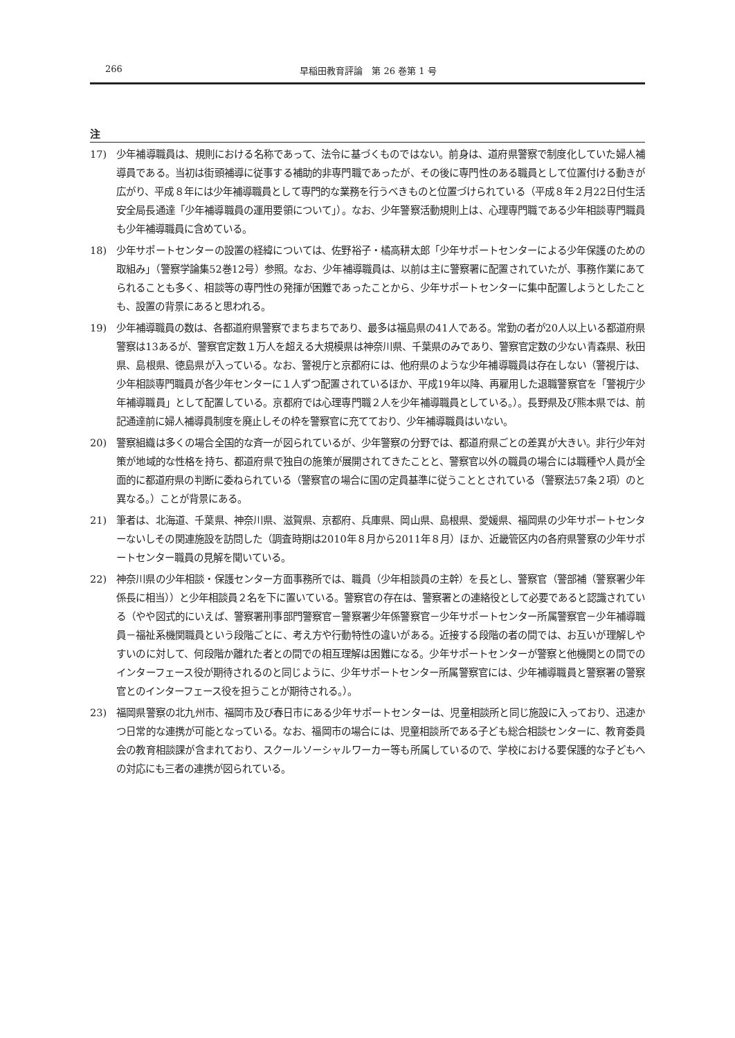266 早稲田教育評論　第 26 巻第 1 号
注
17) 少年補導職員は、規則における名称であって、法令に基づくものではない。前身は、道府県警察で制度化していた婦人補導員である。当初は街頭補導に従事する補助的非専門職であったが、その後に専門性のある職員として位置付ける動きが広がり、平成８年には少年補導職員として専門的な業務を行うべきものと位置づけられている（平成８年２月22日付生活安全局長通達「少年補導職員の運用要領について」）。なお、少年警察活動規則上は、心理専門職である少年相談専門職員も少年補導職員に含めている。
18) 少年サポートセンターの設置の経緯については、佐野裕子・橘高耕太郎「少年サポートセンターによる少年保護のための取組み」（警察学論集52巻12号）参照。なお、少年補導職員は、以前は主に警察署に配置されていたが、事務作業にあてられることも多く、相談等の専門性の発揮が困難であったことから、少年サポートセンターに集中配置しようとしたことも、設置の背景にあると思われる。
19) 少年補導職員の数は、各都道府県警察でまちまちであり、最多は福島県の41人である。常勤の者が20人以上いる都道府県警察は13あるが、警察官定数１万人を超える大規模県は神奈川県、千葉県のみであり、警察官定数の少ない青森県、秋田県、島根県、徳島県が入っている。なお、警視庁と京都府には、他府県のような少年補導職員は存在しない（警視庁は、少年相談専門職員が各少年センターに１人ずつ配置されているほか、平成19年以降、再雇用した退職警察官を「警視庁少年補導職員」として配置している。京都府では心理専門職２人を少年補導職員としている。）。長野県及び熊本県では、前記通達前に婦人補導員制度を廃止しその枠を警察官に充てており、少年補導職員はいない。
20) 警察組織は多くの場合全国的な斉一が図られているが、少年警察の分野では、都道府県ごとの差異が大きい。非行少年対策が地域的な性格を持ち、都道府県で独自の施策が展開されてきたことと、警察官以外の職員の場合には職種や人員が全面的に都道府県の判断に委ねられている（警察官の場合に国の定員基準に従うこととされている（警察法57条２項）のと異なる。）ことが背景にある。
21) 筆者は、北海道、千葉県、神奈川県、滋賀県、京都府、兵庫県、岡山県、島根県、愛媛県、福岡県の少年サポートセンターないしその関連施設を訪問した（調査時期は2010年８月から2011年８月）ほか、近畿管区内の各府県警察の少年サポートセンター職員の見解を聞いている。
22) 神奈川県の少年相談・保護センター方面事務所では、職員（少年相談員の主幹）を長とし、警察官（警部補（警察署少年係長に相当））と少年相談員２名を下に置いている。警察官の存在は、警察署との連絡役として必要であると認識されている（やや図式的にいえば、警察署刑事部門警察官－警察署少年係警察官－少年サポートセンター所属警察官－少年補導職員－福祉系機関職員という段階ごとに、考え方や行動特性の違いがある。近接する段階の者の間では、お互いが理解しやすいのに対して、何段階か離れた者との間での相互理解は困難になる。少年サポートセンターが警察と他機関との間でのインターフェース役が期待されるのと同じように、少年サポートセンター所属警察官には、少年補導職員と警察署の警察官とのインターフェース役を担うことが期待される。）。
23) 福岡県警察の北九州市、福岡市及び春日市にある少年サポートセンターは、児童相談所と同じ施設に入っており、迅速かつ日常的な連携が可能となっている。なお、福岡市の場合には、児童相談所である子ども総合相談センターに、教育委員会の教育相談課が含まれており、スクールソーシャルワーカー等も所属しているので、学校における要保護的な子どもへの対応にも三者の連携が図られている。